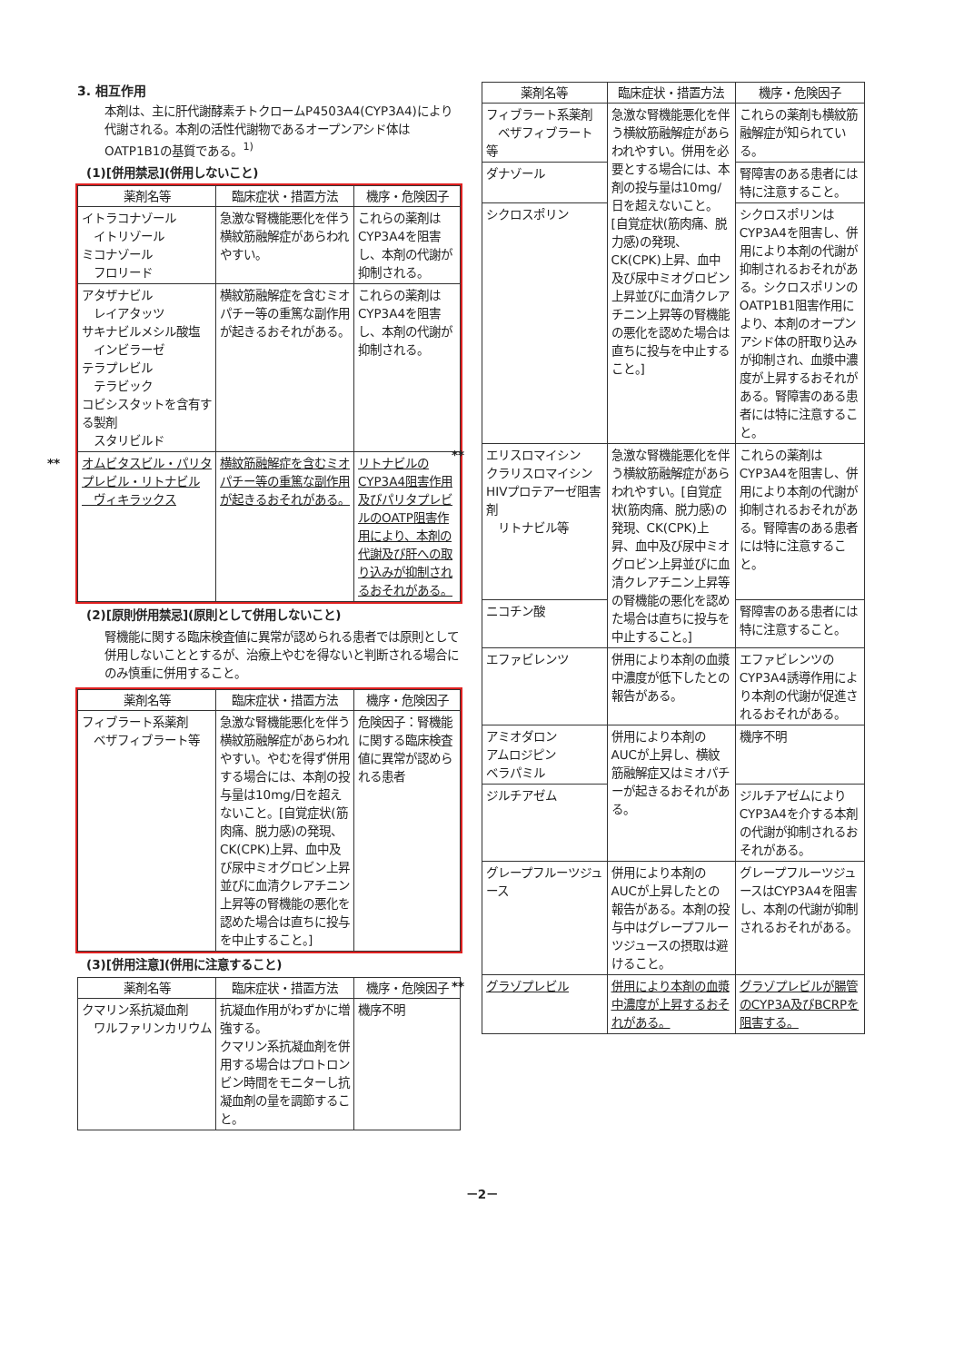3. 相互作用
本剤は、主に肝代謝酵素チトクロームP4503A4(CYP3A4)により代謝される。本剤の活性代謝物であるオープンアシド体はOATP1B1の基質である。<sup>1)</sup>
(1)[併用禁忌](併用しないこと)
| 薬剤名等 | 臨床症状・措置方法 | 機序・危険因子 |
| --- | --- | --- |
| イトラコナゾール イトリゾール ミコナゾール フロリード | 急激な腎機能悪化を伴う横紋筋融解症があらわれやすい。 | これらの薬剤はCYP3A4を阻害し、本剤の代謝が抑制される。 |
| アタザナビル レイアタッツ サキナビルメシル酸塩 インビラーゼ テラプレビル テラビック コビシスタットを含有する製剤 スタリビルド | 横紋筋融解症を含むミオパチー等の重篤な副作用が起きるおそれがある。 | これらの薬剤はCYP3A4を阻害し、本剤の代謝が抑制される。 |
| ** オムビタスビル・パリタプレビル・リトナビル ヴィキラックス | 横紋筋融解症を含むミオパチー等の重篤な副作用が起きるおそれがある。 | リトナビルのCYP3A4阻害作用及びパリタプレビルのOATP阻害作用により、本剤の代謝及び肝への取り込みが抑制されるおそれがある。 |
(2)[原則併用禁忌](原則として併用しないこと)
腎機能に関する臨床検査値に異常が認められる患者では原則として併用しないこととするが、治療上やむを得ないと判断される場合にのみ慎重に併用すること。
| 薬剤名等 | 臨床症状・措置方法 | 機序・危険因子 |
| --- | --- | --- |
| フィブラート系薬剤 ベザフィブラート等 | 急激な腎機能悪化を伴う横紋筋融解症があらわれやすい。やむを得ず併用する場合には、本剤の投与量は10mg/日を超えないこと。[自覚症状(筋肉痛、脱力感)の発現、CK(CPK)上昇、血中及び尿中ミオグロビン上昇並びに血清クレアチニン上昇等の腎機能の悪化を認めた場合は直ちに投与を中止すること。] | 危険因子：腎機能に関する臨床検査値に異常が認められる患者 |
(3)[併用注意](併用に注意すること)
| 薬剤名等 | 臨床症状・措置方法 | 機序・危険因子 |
| --- | --- | --- |
| クマリン系抗凝血剤 ワルファリンカリウム | 抗凝血作用がわずかに増強する。 クマリン系抗凝血剤を併用する場合はプロトロンビン時間をモニターし抗凝血剤の量を調節すること。 | 機序不明 |
| 薬剤名等 | 臨床症状・措置方法 | 機序・危険因子 |
| --- | --- | --- |
| フィブラート系薬剤 ベザフィブラート等 | 急激な腎機能悪化を伴う横紋筋融解症があらわれやすい。併用を必要とする場合には、本剤の投与量は10mg/日を超えないこと。[自覚症状(筋肉痛、脱力感)の発現、CK(CPK)上昇、血中及び尿中ミオグロビン上昇並びに血清クレアチニン上昇等の腎機能の悪化を認めた場合は直ちに投与を中止すること。] | これらの薬剤も横紋筋融解症が知られている。 |
| ダナゾール | | 腎障害のある患者には特に注意すること。 |
| シクロスポリン | | シクロスポリンはCYP3A4を阻害し、併用により本剤の代謝が抑制されるおそれがある。シクロスポリンのOATP1B1阻害作用により、本剤のオープンアシド体の肝取り込みが抑制され、血漿中濃度が上昇するおそれがある。腎障害のある患者には特に注意すること。 |
| ** エリスロマイシン クラリスロマイシン HIVプロテアーゼ阻害剤 リトナビル等 | 急激な腎機能悪化を伴う横紋筋融解症があらわれやすい。[自覚症状(筋肉痛、脱力感)の発現、CK(CPK)上昇、血中及び尿中ミオグロビン上昇並びに血清クレアチニン上昇等の腎機能の悪化を認めた場合は直ちに投与を中止すること。] | これらの薬剤はCYP3A4を阻害し、併用により本剤の代謝が抑制されるおそれがある。腎障害のある患者には特に注意すること。 |
| ニコチン酸 | | 腎障害のある患者には特に注意すること。 |
| エファビレンツ | 併用により本剤の血漿中濃度が低下したとの報告がある。 | エファビレンツのCYP3A4誘導作用により本剤の代謝が促進されるおそれがある。 |
| アミオダロン アムロジピン ベラパミル | 併用により本剤のAUCが上昇し、横紋筋融解症又はミオパチーが起きるおそれがある。 | 機序不明 |
| ジルチアゼム | | ジルチアゼムによりCYP3A4を介する本剤の代謝が抑制されるおそれがある。 |
| グレープフルーツジュース | 併用により本剤のAUCが上昇したとの報告がある。本剤の投与中はグレープフルーツジュースの摂取は避けること。 | グレープフルーツジュースはCYP3A4を阻害し、本剤の代謝が抑制されるおそれがある。 |
| ** グラゾプレビル | 併用により本剤の血漿中濃度が上昇するおそれがある。 | グラゾプレビルが腸管のCYP3A及びBCRPを阻害する。 |
－2－